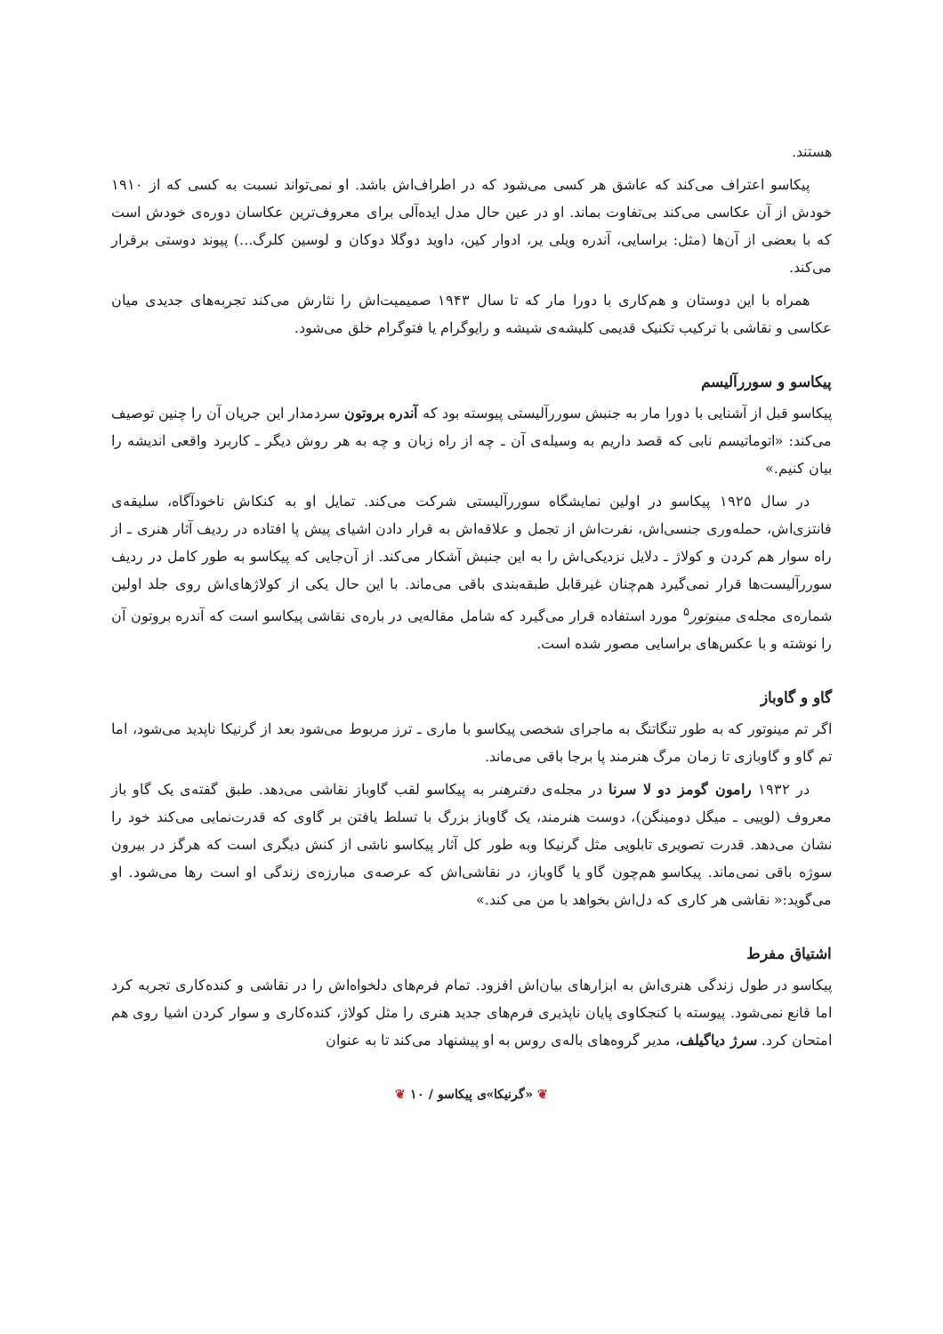هستند.
پیکاسو اعتراف می‌کند که عاشق هر کسی می‌شود که در اطراف‌اش باشد. او نمی‌تواند نسبت به کسی که از ۱۹۱۰ خودش از آن عکاسی می‌کند بی‌تفاوت بماند. او در عین حال مدل ایده‌آلی برای معروف‌ترین عکاسان دوره‌ی خودش است که با بعضی از آن‌ها (مثل: براسایی، آندره ویلی یر، ادوار کین، داوید دوگلا دوکان و لوسین کلرگ...) پیوند دوستی برقرار می‌کند.
همراه با این دوستان و هم‌کاری با دورا مار که تا سال ۱۹۴۳ صمیمیت‌اش را نثارش می‌کند تجربه‌های جدیدی میان عکاسی و نقاشی با ترکیب تکنیک قدیمی کلیشه‌ی شیشه و رایوگرام یا فتوگرام خلق می‌شود.
پیکاسو و سوررآلیسم
پیکاسو قبل از آشنایی با دورا مار به جنبش سوررآلیستی پیوسته بود که آندره بروتون سردمدار این جریان آن را چنین توصیف می‌کند: «اتوماتیسم نابی که قصد داریم به وسیله‌ی آن ـ چه از راه زبان و چه به هر روش دیگر ـ کاربرد واقعی اندیشه را بیان کنیم.»
در سال ۱۹۲۵ پیکاسو در اولین نمایشگاه سوررآلیستی شرکت می‌کند. تمایل او به کنکاش ناخودآگاه، سلیقه‌ی فانتزی‌اش، حمله‌وری جنسی‌اش، نفرت‌اش از تجمل و علاقه‌اش به قرار دادن اشیای پیش پا افتاده در ردیف آثار هنری ـ از راه سوار هم کردن و کولاژ ـ دلایل نزدیکی‌اش را به این جنبش آشکار می‌کند. از آن‌جایی که پیکاسو به طور کامل در ردیف سوررآلیست‌ها قرار نمی‌گیرد هم‌چنان غیرقابل طبقه‌بندی باقی می‌ماند. با این حال یکی از کولاژهای‌اش روی جلد اولین شماره‌ی مجله‌ی مینوتور<sup>۵</sup> مورد استفاده قرار می‌گیرد که شامل مقاله‌یی در باره‌ی نقاشی پیکاسو است که آندره بروتون آن را نوشته و با عکس‌های براسایی مصور شده است.
گاو و گاوباز
اگر تم مینوتور که به طور تنگاتنگ به ماجرای شخصی پیکاسو با ماری ـ ترز مربوط می‌شود بعد از گرنیکا ناپدید می‌شود، اما تم گاو و گاوبازی تا زمان مرگ هنرمند پا برجا باقی می‌ماند.
در ۱۹۳۲ رامون گومز دو لا سرنا در مجله‌ی دفترهنر به پیکاسو لقب گاوباز نقاشی می‌دهد. طبق گفته‌ی یک گاو باز معروف (لوییی ـ میگل دومینگن)، دوست هنرمند، یک گاوباز بزرگ با تسلط یافتن بر گاوی که قدرت‌نمایی می‌کند خود را نشان می‌دهد. قدرت تصویری تابلویی مثل گرنیکا وبه طور کل آثار پیکاسو ناشی از کنش دیگری است که هرگز در بیرون سوژه باقی نمی‌ماند. پیکاسو هم‌چون گاو یا گاوباز، در نقاشی‌اش که عرصه‌ی مبارزه‌ی زندگی او است رها می‌شود. او می‌گوید:« نقاشی هر کاری که دل‌اش بخواهد با من می کند.»
اشتیاق مفرط
پیکاسو در طول زندگی هنری‌اش به ابزارهای بیان‌اش افزود. تمام فرم‌های دلخواه‌اش را در نقاشی و کنده‌کاری تجربه کرد اما قانع نمی‌شود. پیوسته با کنجکاوی پایان ناپذیری فرم‌های جدید هنری را مثل کولاژ، کنده‌کاری و سوار کردن اشیا روی هم امتحان کرد. سرژ دیاگیلف، مدیر گروه‌های باله‌ی روس به او پیشنهاد می‌کند تا به عنوان
❦ «گرنیکا»ی پیکاسو / ۱۰ ❦